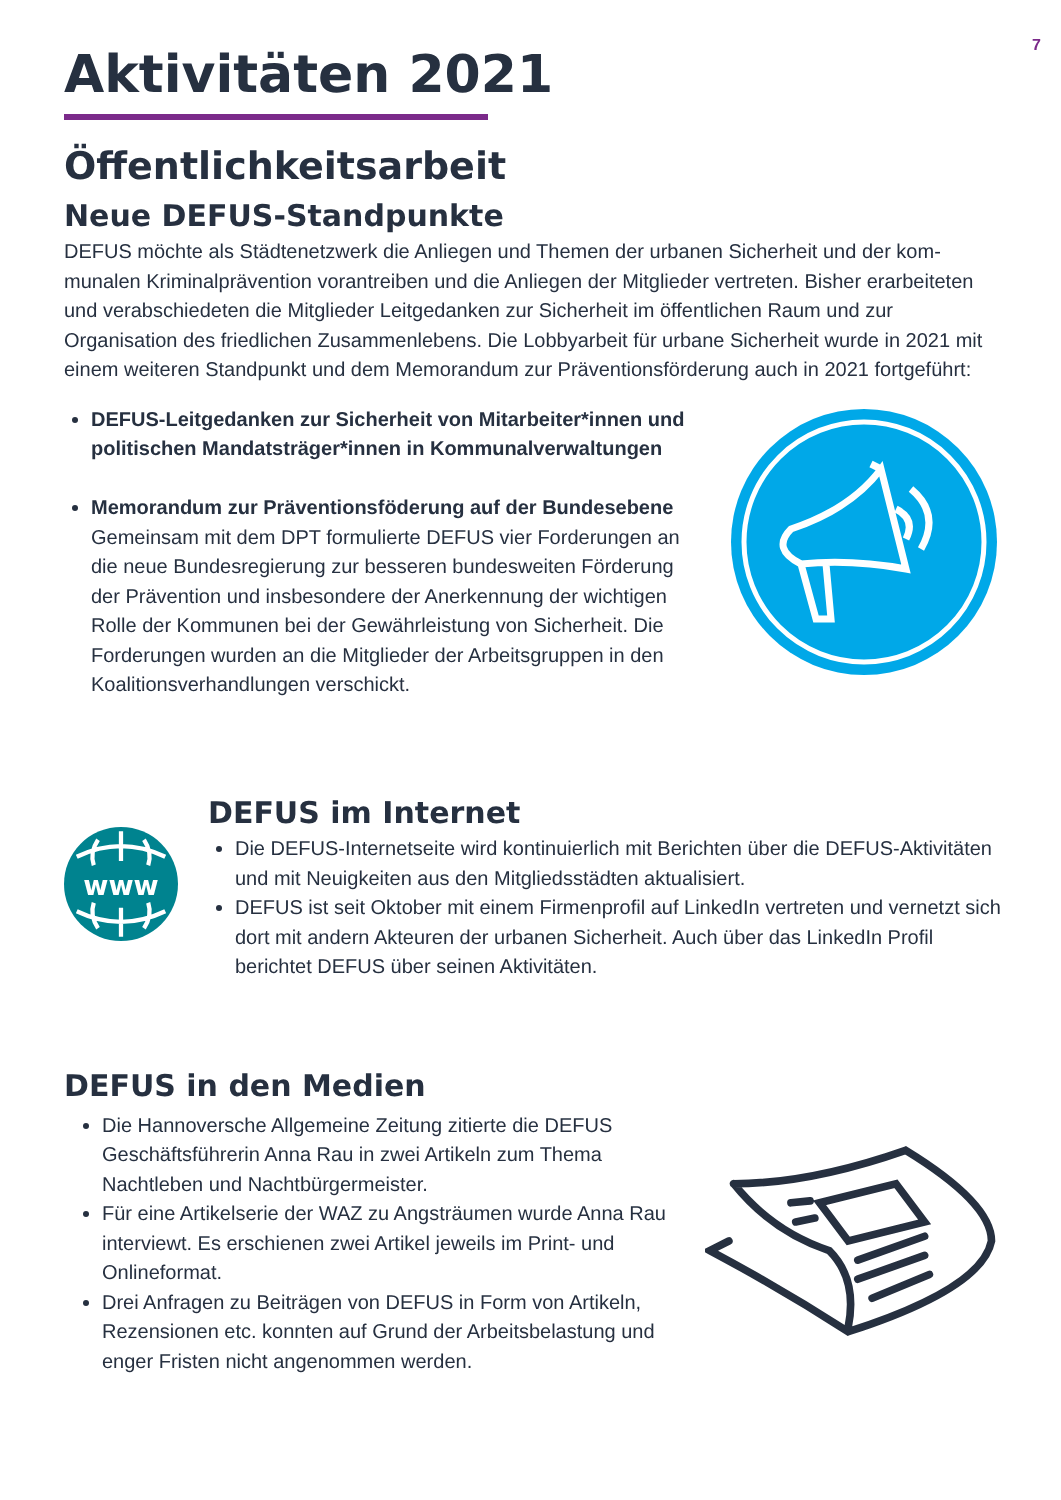7
Aktivitäten 2021
Öffentlichkeitsarbeit
Neue DEFUS-Standpunkte
DEFUS möchte als Städtenetzwerk die Anliegen und Themen der urbanen Sicherheit und der kom-munalen Kriminalprävention vorantreiben und die Anliegen der Mitglieder vertreten. Bisher erarbeiteten und verabschiedeten die Mitglieder Leitgedanken zur Sicherheit im öffentlichen Raum und zur Organisation des friedlichen Zusammenlebens. Die Lobbyarbeit für urbane Sicherheit wurde in 2021 mit einem weiteren Standpunkt und dem Memorandum zur Präventionsförderung auch in 2021 fortgeführt:
DEFUS-Leitgedanken zur Sicherheit von Mitarbeiter*innen und politischen Mandatsträger*innen in Kommunalverwaltungen
Memorandum zur Präventionsföderung auf der Bundesebene
Gemeinsam mit dem DPT formulierte DEFUS vier Forderungen an die neue Bundesregierung zur besseren bundesweiten Förderung der Prävention und insbesondere der Anerkennung der wichtigen Rolle der Kommunen bei der Gewährleistung von Sicherheit. Die Forderungen wurden an die Mitglieder der Arbeitsgruppen in den Koalitionsverhandlungen verschickt.
www
DEFUS im Internet
Die DEFUS-Internetseite wird kontinuierlich mit Berichten über die DEFUS-Aktivitäten und mit Neuigkeiten aus den Mitgliedsstädten aktualisiert.
DEFUS ist seit Oktober mit einem Firmenprofil auf LinkedIn vertreten und vernetzt sich dort mit andern Akteuren der urbanen Sicherheit. Auch über das LinkedIn Profil berichtet DEFUS über seinen Aktivitäten.
DEFUS in den Medien
Die Hannoversche Allgemeine Zeitung zitierte die DEFUS Geschäftsführerin Anna Rau in zwei Artikeln zum Thema Nachtleben und Nachtbürgermeister.
Für eine Artikelserie der WAZ zu Angsträumen wurde Anna Rau interviewt. Es erschienen zwei Artikel jeweils im Print- und Onlineformat.
Drei Anfragen zu Beiträgen von DEFUS in Form von Artikeln, Rezensionen etc. konnten auf Grund der Arbeitsbelastung und enger Fristen nicht angenommen werden.